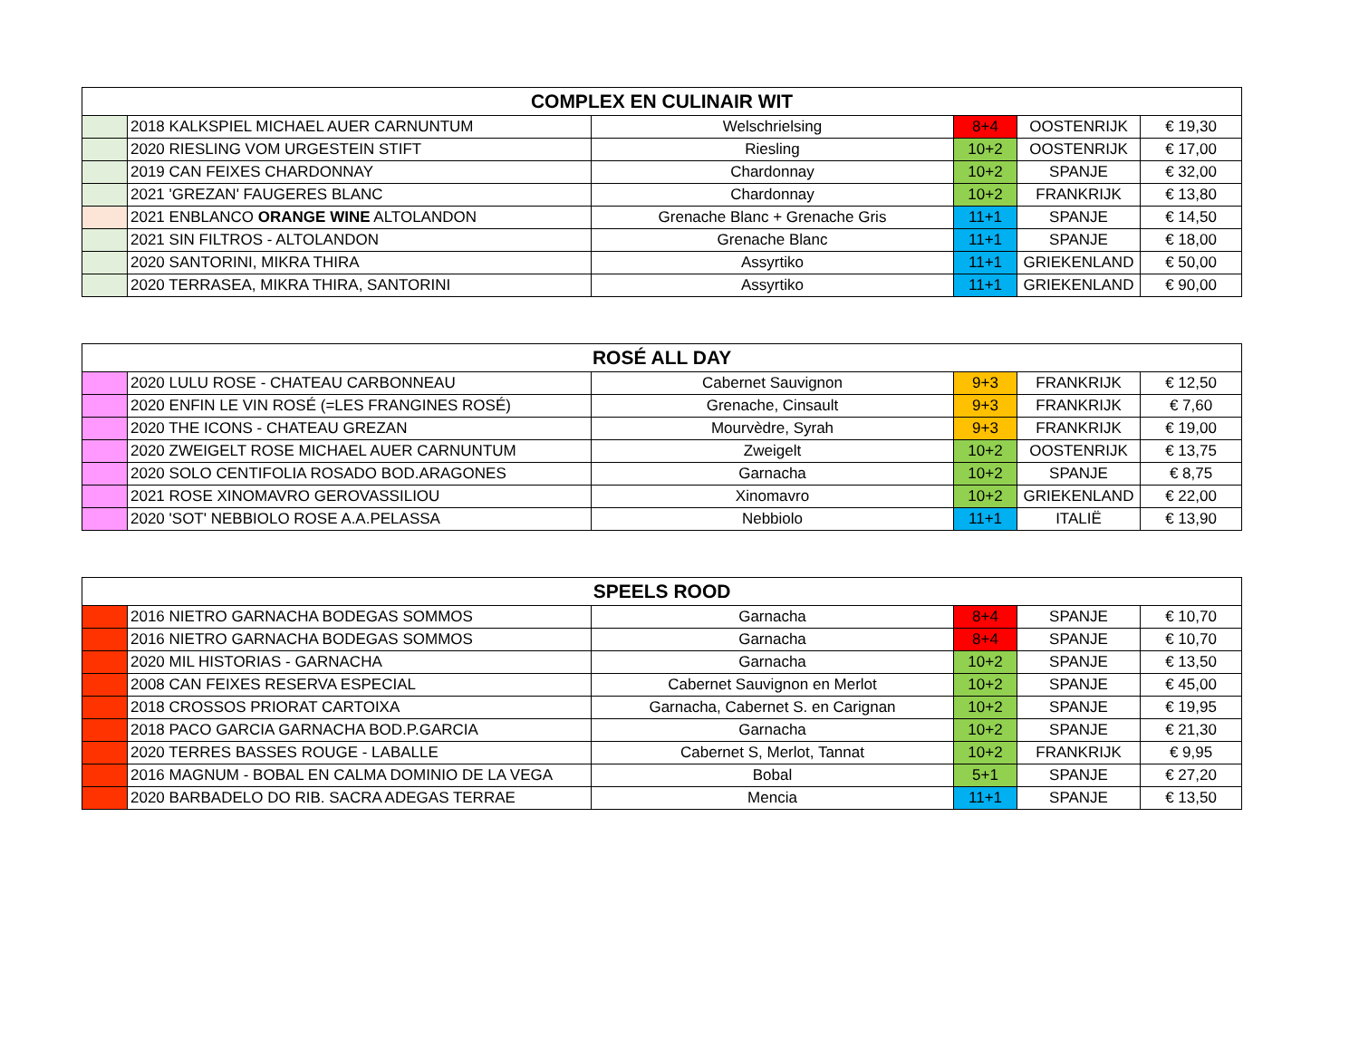| COMPLEX EN CULINAIR WIT | | | | | |
| --- | --- | --- | --- | --- | --- |
| | 2018 KALKSPIEL MICHAEL AUER CARNUNTUM | Welschrielsing | 8+4 | OOSTENRIJK | € 19,30 |
| | 2020 RIESLING VOM URGESTEIN STIFT | Riesling | 10+2 | OOSTENRIJK | € 17,00 |
| | 2019 CAN FEIXES CHARDONNAY | Chardonnay | 10+2 | SPANJE | € 32,00 |
| | 2021 'GREZAN' FAUGERES BLANC | Chardonnay | 10+2 | FRANKRIJK | € 13,80 |
| | 2021 ENBLANCO ORANGE WINE ALTOLANDON | Grenache Blanc + Grenache Gris | 11+1 | SPANJE | € 14,50 |
| | 2021 SIN FILTROS - ALTOLANDON | Grenache Blanc | 11+1 | SPANJE | € 18,00 |
| | 2020 SANTORINI, MIKRA THIRA | Assyrtiko | 11+1 | GRIEKENLAND | € 50,00 |
| | 2020 TERRASEA, MIKRA THIRA, SANTORINI | Assyrtiko | 11+1 | GRIEKENLAND | € 90,00 |
| ROSÉ ALL DAY | | | | | |
| --- | --- | --- | --- | --- | --- |
| | 2020 LULU ROSE - CHATEAU CARBONNEAU | Cabernet Sauvignon | 9+3 | FRANKRIJK | € 12,50 |
| | 2020 ENFIN LE VIN ROSÉ (=LES FRANGINES ROSÉ) | Grenache, Cinsault | 9+3 | FRANKRIJK | € 7,60 |
| | 2020 THE ICONS - CHATEAU GREZAN | Mourvèdre, Syrah | 9+3 | FRANKRIJK | € 19,00 |
| | 2020 ZWEIGELT ROSE MICHAEL AUER CARNUNTUM | Zweigelt | 10+2 | OOSTENRIJK | € 13,75 |
| | 2020 SOLO CENTIFOLIA ROSADO BOD.ARAGONES | Garnacha | 10+2 | SPANJE | € 8,75 |
| | 2021 ROSE XINOMAVRO GEROVASSILIOU | Xinomavro | 10+2 | GRIEKENLAND | € 22,00 |
| | 2020 'SOT' NEBBIOLO ROSE A.A.PELASSA | Nebbiolo | 11+1 | ITALIË | € 13,90 |
| SPEELS ROOD | | | | | |
| --- | --- | --- | --- | --- | --- |
| | 2016 NIETRO GARNACHA BODEGAS SOMMOS | Garnacha | 8+4 | SPANJE | € 10,70 |
| | 2016 NIETRO GARNACHA BODEGAS SOMMOS | Garnacha | 8+4 | SPANJE | € 10,70 |
| | 2020 MIL HISTORIAS - GARNACHA | Garnacha | 10+2 | SPANJE | € 13,50 |
| | 2008 CAN FEIXES RESERVA ESPECIAL | Cabernet Sauvignon en Merlot | 10+2 | SPANJE | € 45,00 |
| | 2018 CROSSOS PRIORAT CARTOIXA | Garnacha, Cabernet S. en Carignan | 10+2 | SPANJE | € 19,95 |
| | 2018 PACO GARCIA GARNACHA BOD.P.GARCIA | Garnacha | 10+2 | SPANJE | € 21,30 |
| | 2020 TERRES BASSES ROUGE - LABALLE | Cabernet S, Merlot, Tannat | 10+2 | FRANKRIJK | € 9,95 |
| | 2016 MAGNUM - BOBAL EN CALMA DOMINIO DE LA VEGA | Bobal | 5+1 | SPANJE | € 27,20 |
| | 2020 BARBADELO DO RIB. SACRA ADEGAS TERRAE | Mencia | 11+1 | SPANJE | € 13,50 |